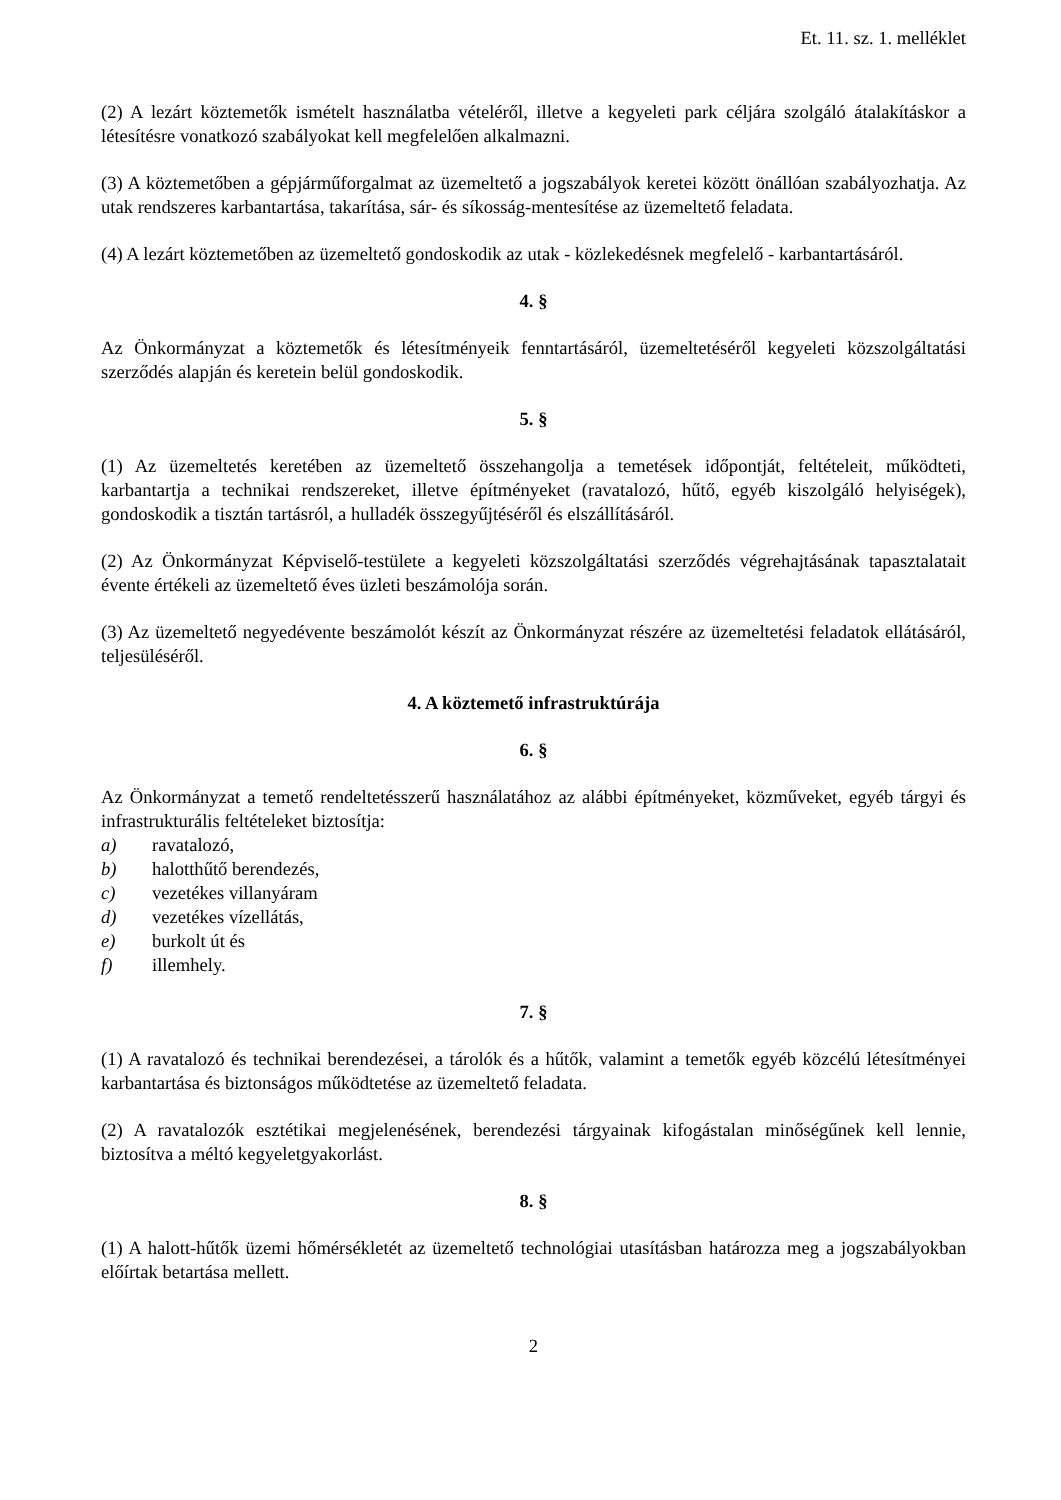Et. 11. sz. 1. melléklet
(2) A lezárt köztemetők ismételt használatba vételéről, illetve a kegyeleti park céljára szolgáló átalakításkor a létesítésre vonatkozó szabályokat kell megfelelően alkalmazni.
(3) A köztemetőben a gépjárműforgalmat az üzemeltető a jogszabályok keretei között önállóan szabályozhatja. Az utak rendszeres karbantartása, takarítása, sár- és síkosság-mentesítése az üzemeltető feladata.
(4) A lezárt köztemetőben az üzemeltető gondoskodik az utak - közlekedésnek megfelelő - karbantartásáról.
4. §
Az Önkormányzat a köztemetők és létesítményeik fenntartásáról, üzemeltetéséről kegyeleti közszolgáltatási szerződés alapján és keretein belül gondoskodik.
5. §
(1) Az üzemeltetés keretében az üzemeltető összehangolja a temetések időpontját, feltételeit, működteti, karbantartja a technikai rendszereket, illetve építményeket (ravatalozó, hűtő, egyéb kiszolgáló helyiségek), gondoskodik a tisztán tartásról, a hulladék összegyűjtéséről és elszállításáról.
(2) Az Önkormányzat Képviselő-testülete a kegyeleti közszolgáltatási szerződés végrehajtásának tapasztalatait évente értékeli az üzemeltető éves üzleti beszámolója során.
(3) Az üzemeltető negyedévente beszámolót készít az Önkormányzat részére az üzemeltetési feladatok ellátásáról, teljesüléséről.
4. A köztemető infrastruktúrája
6. §
Az Önkormányzat a temető rendeltetésszerű használatához az alábbi építményeket, közműveket, egyéb tárgyi és infrastrukturális feltételeket biztosítja:
a) ravatalozó,
b) halotthűtő berendezés,
c) vezetékes villanyáram
d) vezetékes vízellátás,
e) burkolt út és
f) illemhely.
7. §
(1) A ravatalozó és technikai berendezései, a tárolók és a hűtők, valamint a temetők egyéb közcélú létesítményei karbantartása és biztonságos működtetése az üzemeltető feladata.
(2) A ravatalozók esztétikai megjelenésének, berendezési tárgyainak kifogástalan minőségűnek kell lennie, biztosítva a méltó kegyeletgyakorlást.
8. §
(1) A halott-hűtők üzemi hőmérsékletét az üzemeltető technológiai utasításban határozza meg a jogszabályokban előírtak betartása mellett.
2